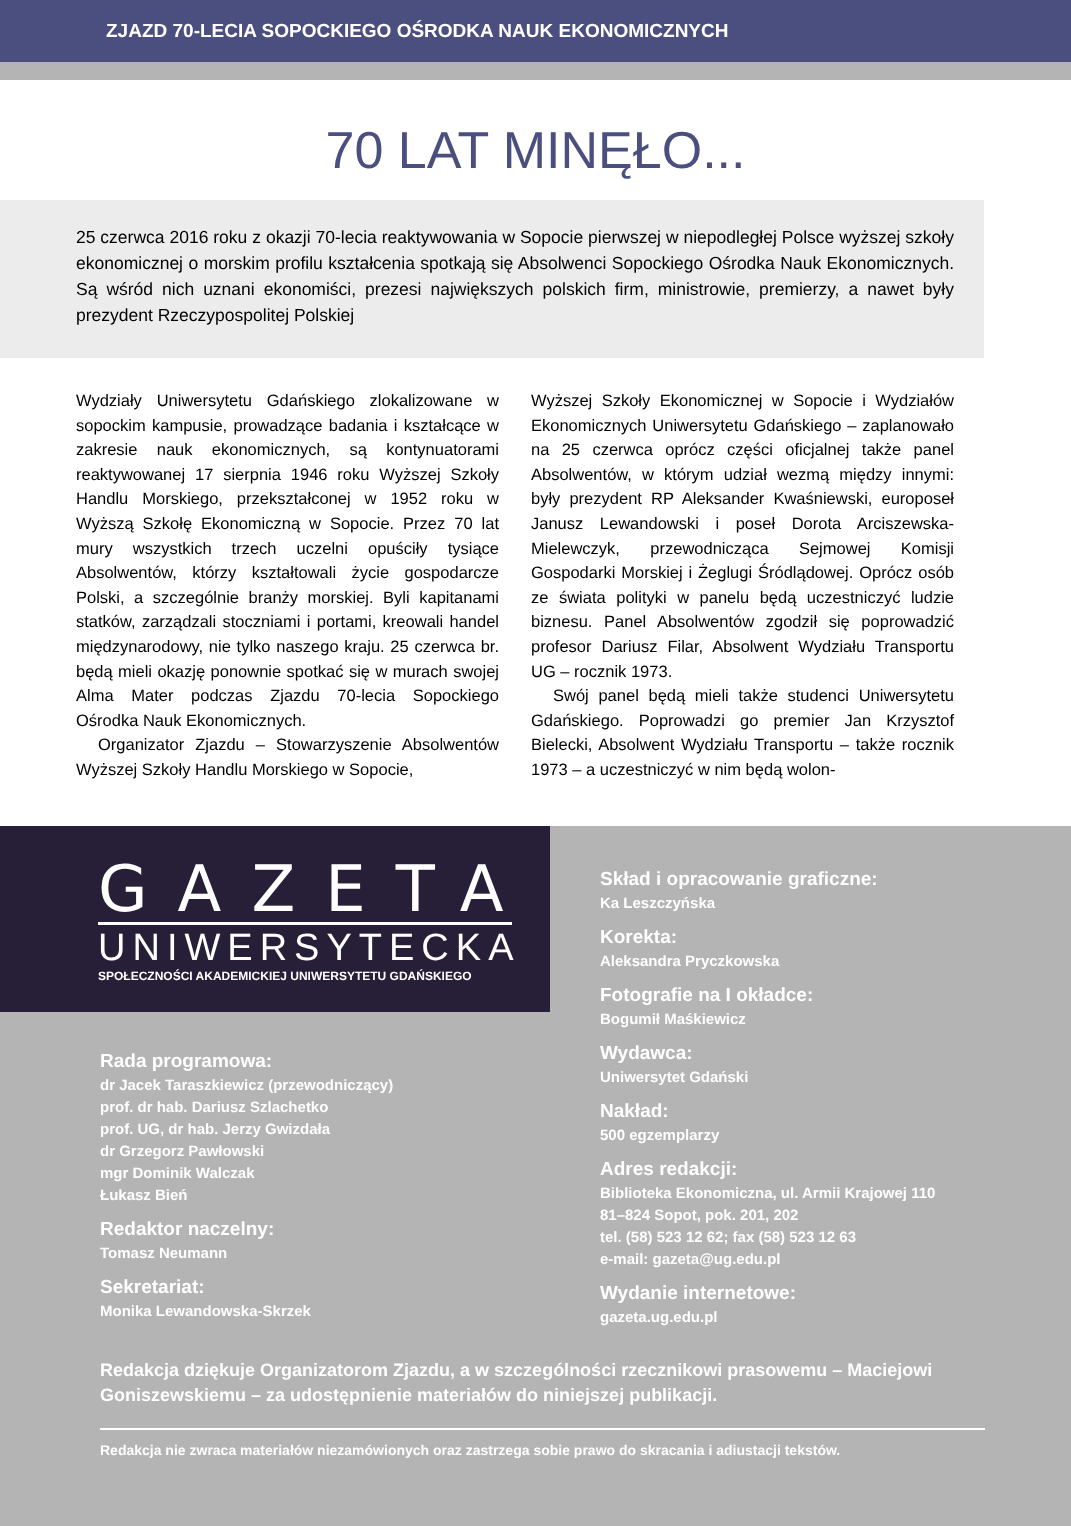ZJAZD 70-LECIA SOPOCKIEGO OŚRODKA NAUK EKONOMICZNYCH
70 LAT MINĘŁO...
25 czerwca 2016 roku z okazji 70-lecia reaktywowania w Sopocie pierwszej w niepodległej Polsce wyższej szkoły ekonomicznej o morskim profilu kształcenia spotkają się Absolwenci Sopockiego Ośrodka Nauk Ekonomicznych. Są wśród nich uznani ekonomiści, prezesi największych polskich firm, ministrowie, premierzy, a nawet były prezydent Rzeczypospolitej Polskiej
Wydziały Uniwersytetu Gdańskiego zlokalizowane w sopockim kampusie, prowadzące badania i kształcące w zakresie nauk ekonomicznych, są kontynuatorami reaktywowanej 17 sierpnia 1946 roku Wyższej Szkoły Handlu Morskiego, przekształconej w 1952 roku w Wyższą Szkołę Ekonomiczną w Sopocie. Przez 70 lat mury wszystkich trzech uczelni opuściły tysiące Absolwentów, którzy kształtowali życie gospodarcze Polski, a szczególnie branży morskiej. Byli kapitanami statków, zarządzali stoczniami i portami, kreowali handel międzynarodowy, nie tylko naszego kraju. 25 czerwca br. będą mieli okazję ponownie spotkać się w murach swojej Alma Mater podczas Zjazdu 70-lecia Sopockiego Ośrodka Nauk Ekonomicznych.
Organizator Zjazdu – Stowarzyszenie Absolwentów Wyższej Szkoły Handlu Morskiego w Sopocie,
Wyższej Szkoły Ekonomicznej w Sopocie i Wydziałów Ekonomicznych Uniwersytetu Gdańskiego – zaplanowało na 25 czerwca oprócz części oficjalnej także panel Absolwentów, w którym udział wezmą między innymi: były prezydent RP Aleksander Kwaśniewski, europoseł Janusz Lewandowski i poseł Dorota Arciszewska-Mielewczyk, przewodnicząca Sejmowej Komisji Gospodarki Morskiej i Żeglugi Śródlądowej. Oprócz osób ze świata polityki w panelu będą uczestniczyć ludzie biznesu. Panel Absolwentów zgodził się poprowadzić profesor Dariusz Filar, Absolwent Wydziału Transportu UG – rocznik 1973.
Swój panel będą mieli także studenci Uniwersytetu Gdańskiego. Poprowadzi go premier Jan Krzysztof Bielecki, Absolwent Wydziału Transportu – także rocznik 1973 – a uczestniczyć w nim będą wolon-
GAZETA
UNIWERSYTECKA
SPOŁECZNOŚCI AKADEMICKIEJ UNIWERSYTETU GDAŃSKIEGO
Rada programowa:
dr Jacek Taraszkiewicz (przewodniczący)
prof. dr hab. Dariusz Szlachetko
prof. UG, dr hab. Jerzy Gwizdała
dr Grzegorz Pawłowski
mgr Dominik Walczak
Łukasz Bień
Redaktor naczelny:
Tomasz Neumann
Sekretariat:
Monika Lewandowska-Skrzek
Skład i opracowanie graficzne:
Ka Leszczyńska
Korekta:
Aleksandra Pryczkowska
Fotografie na I okładce:
Bogumił Maśkiewicz
Wydawca:
Uniwersytet Gdański
Nakład:
500 egzemplarzy
Adres redakcji:
Biblioteka Ekonomiczna, ul. Armii Krajowej 110
81–824 Sopot, pok. 201, 202
tel. (58) 523 12 62; fax (58) 523 12 63
e-mail: gazeta@ug.edu.pl
Wydanie internetowe:
gazeta.ug.edu.pl
Redakcja dziękuje Organizatorom Zjazdu, a w szczególności rzecznikowi prasowemu – Maciejowi Goniszewskiemu – za udostępnienie materiałów do niniejszej publikacji.
Redakcja nie zwraca materiałów niezamówionych oraz zastrzega sobie prawo do skracania i adiustacji tekstów.